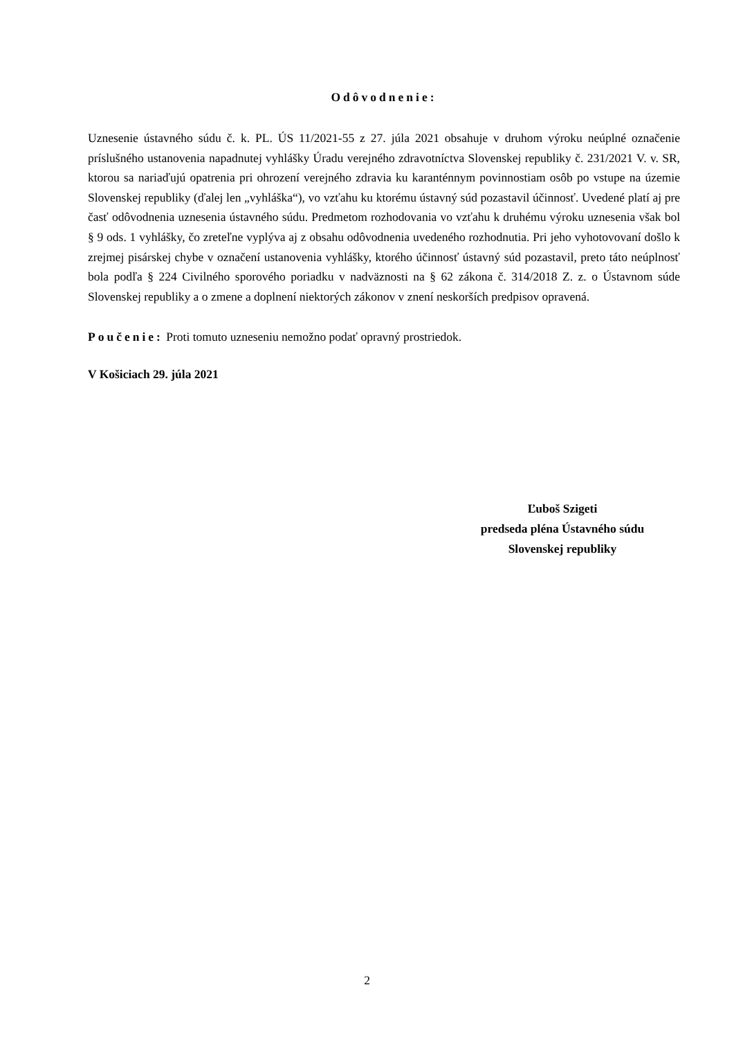Odôvodnenie:
Uznesenie ústavného súdu č. k. PL. ÚS 11/2021-55 z 27. júla 2021 obsahuje v druhom výroku neúplné označenie príslušného ustanovenia napadnutej vyhlášky Úradu verejného zdravotníctva Slovenskej republiky č. 231/2021 V. v. SR, ktorou sa nariaďujú opatrenia pri ohrození verejného zdravia ku karanténnym povinnostiam osôb po vstupe na územie Slovenskej republiky (ďalej len „vyhláška“), vo vzťahu ku ktorému ústavný súd pozastavil účinnosť. Uvedené platí aj pre časť odôvodnenia uznesenia ústavného súdu. Predmetom rozhodovania vo vzťahu k druhému výroku uznesenia však bol § 9 ods. 1 vyhlášky, čo zreteľne vyplýva aj z obsahu odôvodnenia uvedeného rozhodnutia. Pri jeho vyhotovovaní došlo k zrejmej pisárskej chybe v označení ustanovenia vyhlášky, ktorého účinnosť ústavný súd pozastavil, preto táto neúplnosť bola podľa § 224 Civilného sporového poriadku v nadväznosti na § 62 zákona č. 314/2018 Z. z. o Ústavnom súde Slovenskej republiky a o zmene a doplnení niektorých zákonov v znení neskorších predpisov opravená.
Poučenie: Proti tomuto uzneseniu nemožno podať opravný prostriedok.
V Košiciach 29. júla 2021
Ľuboš Szigeti
predseda pléna Ústavného súdu
Slovenskej republiky
2